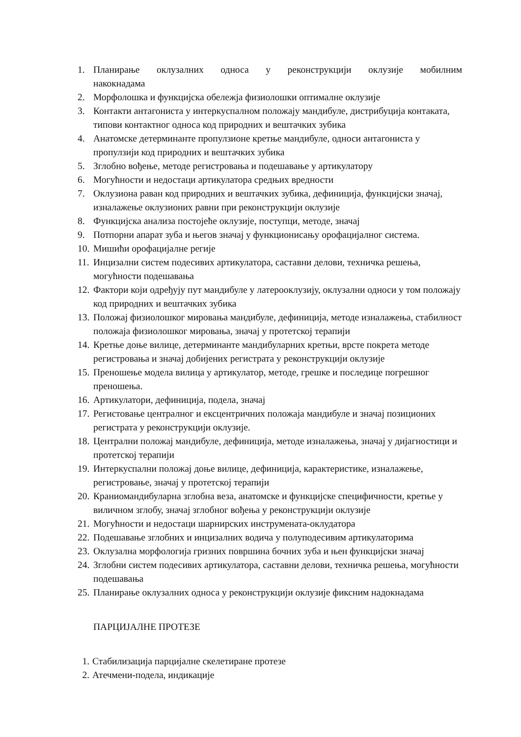1. Планирање оклузалних односа у реконструкцији оклузије мобилним
накокнадама
2. Морфолошка и функцијска обележја физиолошки оптималне оклузије
3. Контакти антагониста у интеркуспалном положају мандибуле, дистрибуција контаката, типови контактног односа код природних и вештачких зубика
4. Анатомске детерминанте пропулзионе кретње мандибуле, односи антагониста у пропулзији код природних и вештачких зубика
5. Зглобно вођење, методе регистровања и подешавање у артикулатору
6. Могућности и недостаци артикулатора средњих вредности
7. Оклузиона раван код природних и вештачких зубика, дефиниција, функцијски значај, изналажење оклузионих равни при реконструкцији оклузије
8. Функцијска анализа постојеће оклузије, поступци, методе, значај
9. Потпорни апарат зуба и његов значај у функционисању орофацијалног система.
10. Мишићи орофацијалне регије
11. Инцизални систем подесивих артикулатора, саставни делови, техничка решења, могућности подешавања
12. Фактори који одређују пут мандибуле у латерооклузију, оклузални односи у том положају код природних и вештачких зубика
13. Положај физиолошког мировања мандибуле, дефиниција, методе изналажења, стабилност положаја физиолошког мировања, значај у протетској терапији
14. Кретње доње вилице, детерминанте мандибуларних кретњи, врсте покрета методе регистровања и значај добијених регистрата у реконструкцији оклузије
15. Преношење модела вилица у артикулатор, методе, грешке и последице погрешног преношења.
16. Артикулатори, дефиниција, подела, значај
17. Регистовање централног и ексцентричних положаја мандибуле и значај позиционих регистрата у реконструкцији оклузије.
18. Централни положај мандибуле, дефиниција, методе изналажења, значај у дијагностици и протетској терапији
19. Интеркуспални положај доње вилице, дефиниција, карактеристике, изналажење, регистровање, значај у протетској терапији
20. Краниомандибуларна зглобна веза, анатомске и функцијске специфичности, кретње у виличном зглобу, значај зглобног вођења у реконструкцији оклузије
21. Могућности и недостаци шарнирских инструмената-оклудатора
22. Подешавање зглобних и инцизалних водича у полуподесивим артикулаторима
23. Оклузална морфологија гризних површина бочних зуба и њен функцијски значај
24. Зглобни систем подесивих артикулатора, саставни делови, техничка решења, могућности подешавања
25. Планирање оклузалних односа у реконструкцији оклузије фиксним надокнадама
ПАРЦИЈАЛНЕ ПРОТЕЗЕ
1. Стабилизација парцијалне скелетиране протезе
2. Атечмени-подела, индикације